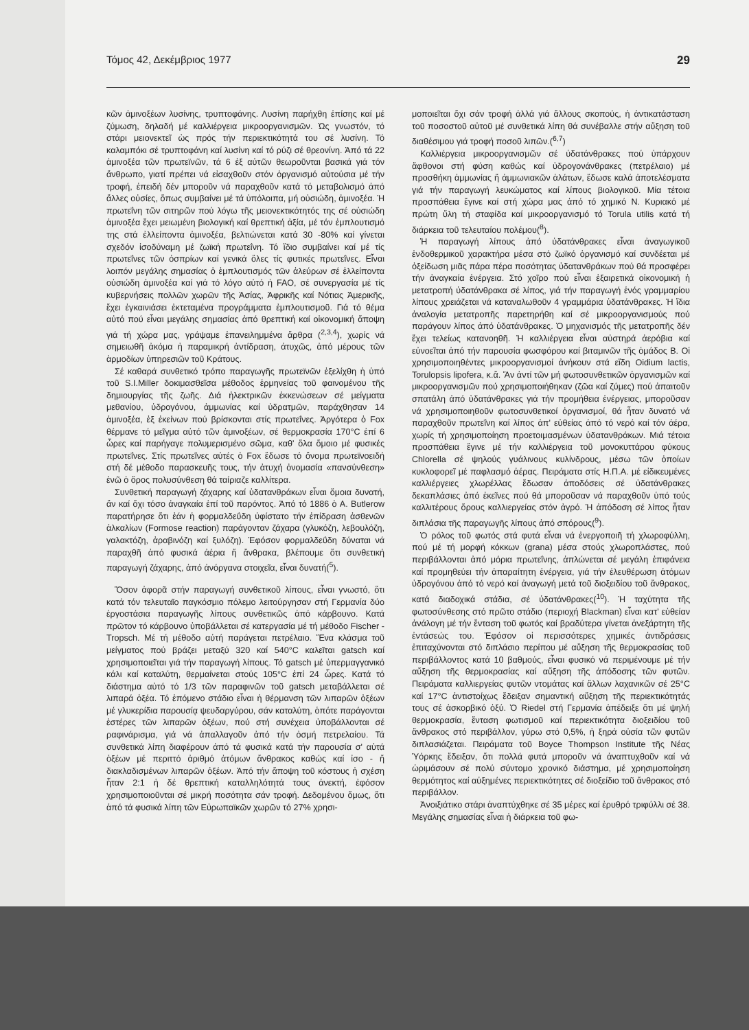Τόμος 42, Δεκέμβριος 1977 29
κῶν ἀμινοξέων λυσίνης, τρυπτοφάνης. Λυσίνη παρήχθη ἐπίσης καί μέ ζύμωση, δηλαδή μέ καλλιέργεια μικροοργανισμῶν. Ὡς γνωστόν, τό στάρι μειονεκτεῖ ὡς πρός τήν περιεκτικότητά του σέ λυσίνη. Τό καλαμπόκι σέ τρυπτοφάνη καί λυσίνη καί τό ρύζι σέ θρεονίνη. Ἀπό τά 22 ἀμινοξέα τῶν πρωτεϊνῶν, τά 6 ἐξ αὐτῶν θεωροῦνται βασικά γιά τόν ἄνθρωπο, γιατί πρέπει νά εἰσαχθοῦν στόν ὀργανισμό αὐτούσια μέ τήν τροφή, ἐπειδή δέν μποροῦν νά παραχθοῦν κατά τό μεταβολισμό ἀπό ἄλλες οὐσίες, ὅπως συμβαίνει μέ τά ὑπόλοιπα, μή οὐσιώδη, ἀμινοξέα. Ἡ πρωτεΐνη τῶν σιτηρῶν πού λόγω τῆς μειονεκτικότητός της σέ οὐσιώδη ἀμινοξέα ἔχει μειωμένη βιολογική καί θρεπτική ἀξία, μέ τόν ἐμπλουτισμό της στά ἐλλείποντα ἀμινοξέα, βελτιώνεται κατά 30 -80% καί γίνεται σχεδόν ἰσοδύναμη μέ ζωϊκή πρωτεΐνη. Τό ἴδιο συμβαίνει καί μέ τίς πρωτεΐνες τῶν ὀσπρίων καί γενικά ὅλες τίς φυτικές πρωτεΐνες. Εἶναι λοιπόν μεγάλης σημασίας ὁ ἐμπλουτισμός τῶν ἀλεύρων σέ ἐλλείποντα οὐσιώδη ἀμινοξέα καί γιά τό λόγο αὐτό ἡ FAO, σέ συνεργασία μέ τίς κυβερνήσεις πολλῶν χωρῶν τῆς Ἀσίας, Ἀφρικῆς καί Νότιας Ἀμερικῆς, ἔχει ἐγκαινιάσει ἐκτεταμένα προγράμματα ἐμπλουτισμοῦ. Γιά τό θέμα αὐτό πού εἶναι μεγάλης σημασίας ἀπό θρεπτική καί οἰκονομική ἄποψη γιά τή χώρα μας, γράψαμε ἐπανειλημμένα ἄρθρα (<sup>2,3,4</sup>), χωρίς νά σημειωθῆ ἀκόμα ἡ παραμικρή ἀντίδραση, ἀτυχῶς, ἀπό μέρους τῶν ἁρμοδίων ὑπηρεσιῶν τοῦ Κράτους.
Σέ καθαρά συνθετικό τρόπο παραγωγῆς πρωτεϊνῶν ἐξελίχθη ἡ ὑπό τοῦ S.I.Miller δοκιμασθεῖσα μέθοδος ἑρμηνείας τοῦ φαινομένου τῆς δημιουργίας τῆς ζωῆς. Διά ἠλεκτρικῶν ἐκκενώσεων σέ μείγματα μεθανίου, ὑδρογόνου, ἀμμωνίας καί ὑδρατμῶν, παράχθησαν 14 ἀμινοξέα, ἐξ ἐκείνων πού βρίσκονται στίς πρωτεΐνες. Ἀργότερα ὁ Fox θέρμανε τό μεῖγμα αὐτό τῶν ἀμινοξέων, σέ θερμοκρασία 170°C ἐπί 6 ὧρες καί παρήγαγε πολυμερισμένο σῶμα, καθ' ὅλα ὅμοιο μέ φυσικές πρωτεΐνες. Στίς πρωτεΐνες αὐτές ὁ Fox ἔδωσε τό ὄνομα πρωτεϊνοειδή στή δέ μέθοδο παρασκευῆς τους, τήν ἀτυχή ὀνομασία «πανσύνθεση» ἐνῶ ὁ ὅρος πολυσύνθεση θά ταίριαζε καλλίτερα.
Συνθετική παραγωγή ζάχαρης καί ὑδατανθράκων εἶναι ὅμοια δυνατή, ἄν καί ὄχι τόσο ἀναγκαία ἐπί τοῦ παρόντος. Ἀπό τό 1886 ὁ A. Butlerow παρατήρησε ὅτι ἐάν ἡ φορμαλδεΰδη ὑφίστατο τήν ἐπίδραση ἀσθενῶν ἀλκαλίων (Formose reaction) παράγονταν ζάχαρα (γλυκόζη, λεβουλόζη, γαλακτόζη, ἀραβινόζη καί ξυλόζη). Ἐφόσον φορμαλδεΰδη δύναται νά παραχθῆ ἀπό φυσικά ἀέρια ἤ ἄνθρακα, βλέπουμε ὅτι συνθετική παραγωγή ζάχαρης, ἀπό ἀνόργανα στοιχεῖα, εἶναι δυνατή(<sup>5</sup>).
Ὅσον ἀφορᾶ στήν παραγωγή συνθετικοῦ λίπους, εἶναι γνωστό, ὅτι κατά τόν τελευταῖο παγκόσμιο πόλεμο λειτούργησαν στή Γερμανία δύο ἐργοστάσια παραγωγῆς λίπους συνθετικῶς ἀπό κάρβουνο. Κατά πρῶτον τό κάρβουνο ὑποβάλλεται σέ κατεργασία μέ τή μέθοδο Fischer - Tropsch. Μέ τή μέθοδο αὐτή παράγεται πετρέλαιο. Ἕνα κλάσμα τοῦ μείγματος πού βράζει μεταξύ 320 καί 540°C καλεῖται gatsch καί χρησιμοποιεῖται γιά τήν παραγωγή λίπους. Τό gatsch μέ ὑπερμαγγανικό κάλι καί καταλύτη, θερμαίνεται στούς 105°C ἐπί 24 ὧρες. Κατά τό διάστημα αὐτό τό 1/3 τῶν παραφινῶν τοῦ gatsch μεταβάλλεται σέ λιπαρά ὀξέα. Τό ἑπόμενο στάδιο εἶναι ἡ θέρμανση τῶν λιπαρῶν ὀξέων μέ γλυκερίδια παρουσίᾳ ψευδαργύρου, σάν καταλύτη, ὁπότε παράγονται ἐστέρες τῶν λιπαρῶν ὀξέων, πού στή συνέχεια ὑποβάλλονται σέ ραφινάρισμα, γιά νά ἀπαλλαγοῦν ἀπό τήν ὀσμή πετρελαίου. Τά συνθετικά λίπη διαφέρουν ἀπό τά φυσικά κατά τήν παρουσία σ' αὐτά ὀξέων μέ περιττό ἀριθμό ἀτόμων ἄνθρακος καθώς καί ἰσο - ἤ διακλαδισμένων λιπαρῶν ὀξέων. Ἀπό τήν ἄποψη τοῦ κόστους ἡ σχέση ἦταν 2:1 ἡ δέ θρεπτική καταλληλότητά τους ἀνεκτή, ἐφόσον χρησιμοποιοῦνται σέ μικρή ποσότητα σάν τροφή. Δεδομένου ὅμως, ὅτι ἀπό τά φυσικά λίπη τῶν Εὐρωπαϊκῶν χωρῶν τό 27% χρησι-
μοποιεῖται ὄχι σάν τροφή ἀλλά γιά ἄλλους σκοπούς, ἡ ἀντικατάσταση τοῦ ποσοστοῦ αὐτοῦ μέ συνθετικά λίπη θά συνέβαλλε στήν αὔξηση τοῦ διαθέσιμου γιά τροφή ποσοῦ λιπῶν.(<sup>6,7</sup>)
Καλλιέργεια μικροοργανισμῶν σέ ὑδατάνθρακες πού ὑπάρχουν ἄφθονοι στή φύση καθώς καί ὑδρογονάνθρακες (πετρέλαιο) μέ προσθήκη ἀμμωνίας ἤ ἀμμωνιακῶν ἁλάτων, ἔδωσε καλά ἀποτελέσματα γιά τήν παραγωγή λευκώματος καί λίπους βιολογικοῦ. Μία τέτοια προσπάθεια ἔγινε καί στή χώρα μας ἀπό τό χημικό Ν. Κυριακό μέ πρώτη ὕλη τή σταφίδα καί μικροοργανισμό τό Torula utilis κατά τή διάρκεια τοῦ τελευταίου πολέμου(<sup>8</sup>).
Ἡ παραγωγή λίπους ἀπό ὑδατάνθρακες εἶναι ἀναγωγικοῦ ἐνδοθερμικοῦ χαρακτήρα μέσα στό ζωϊκό ὀργανισμό καί συνδέεται μέ ὀξείδωση μιᾶς πάρα πέρα ποσότητας ὑδατανθράκων πού θά προσφέρει τήν ἀναγκαία ἐνέργεια. Στό χοῖρο πού εἶναι ἐξαιρετικά οἰκονομική ἡ μετατροπή ὑδατάνθρακα σέ λίπος, γιά τήν παραγωγή ἑνός γραμμαρίου λίπους χρειάζεται νά καταναλωθοῦν 4 γραμμάρια ὑδατάνθρακες. Ἡ ἴδια ἀναλογία μετατροπῆς παρετηρήθη καί σέ μικροοργανισμούς πού παράγουν λίπος ἀπό ὑδατάνθρακες. Ὁ μηχανισμός τῆς μετατροπῆς δέν ἔχει τελείως κατανοηθῆ. Ἡ καλλιέργεια εἶναι αὐστηρά ἀερόβια καί εὐνοεῖται ἀπό τήν παρουσία φωσφόρου καί βιταμινῶν τῆς ὁμάδος Β. Οἱ χρησιμοποιηθέντες μικροοργανισμοί ἀνήκουν στά εἴδη Oidium lactis, Torulopsis lipofera, κ.ἄ. Ἄν ἀντί τῶν μή φωτοσυνθετικῶν ὀργανισμῶν καί μικροοργανισμῶν πού χρησιμοποιήθηκαν (ζῶα καί ζύμες) πού ἀπαιτοῦν σπατάλη ἀπό ὑδατάνθρακες γιά τήν προμήθεια ἐνέργειας, μποροῦσαν νά χρησιμοποιηθοῦν φωτοσυνθετικοί ὀργανισμοί, θά ἦταν δυνατό νά παραχθοῦν πρωτεΐνη καί λίπος ἀπ' εὐθείας ἀπό τό νερό καί τόν ἀέρα, χωρίς τή χρησιμοποίηση προετοιμασμένων ὑδατανθράκων. Μιά τέτοια προσπάθεια ἔγινε μέ τήν καλλιέργεια τοῦ μονοκυττάρου φύκους Chlorella σέ ψηλούς γυάλινους κυλίνδρους, μέσω τῶν ὁποίων κυκλοφορεῖ μέ παφλασμό ἀέρας. Πειράματα στίς Η.Π.Α. μέ εἰδικευμένες καλλιέργειες χλωρέλλας ἔδωσαν ἀποδόσεις σέ ὑδατάνθρακες δεκαπλάσιες ἀπό ἐκεῖνες πού θά μποροῦσαν νά παραχθοῦν ὑπό τούς καλλιτέρους ὅρους καλλιεργείας στόν ἀγρό. Ἡ ἀπόδοση σέ λίπος ἦταν διπλάσια τῆς παραγωγῆς λίπους ἀπό σπόρους(<sup>9</sup>).
Ὁ ρόλος τοῦ φωτός στά φυτά εἶναι νά ἐνεργοποιῆ τή χλωροφύλλη, πού μέ τή μορφή κόκκων (grana) μέσα στούς χλωροπλάστες, πού περιβάλλονται ἀπό μόρια πρωτεΐνης, ἁπλώνεται σέ μεγάλη ἐπιφάνεια καί προμηθεύει τήν ἀπαραίτητη ἐνέργεια, γιά τήν ἐλευθέρωση ἀτόμων ὑδρογόνου ἀπό τό νερό καί ἀναγωγή μετά τοῦ διοξειδίου τοῦ ἄνθρακος, κατά διαδοχικά στάδια, σέ ὑδατάνθρακες(<sup>10</sup>). Ἡ ταχύτητα τῆς φωτοσύνθεσης στό πρῶτο στάδιο (περιοχή Blackman) εἶναι κατ' εὐθείαν ἀνάλογη μέ τήν ἔνταση τοῦ φωτός καί βραδύτερα γίνεται ἀνεξάρτητη τῆς ἐντάσεώς του. Ἐφόσον οἱ περισσότερες χημικές ἀντιδράσεις ἐπιταχύνονται στό διπλάσιο περίπου μέ αὔξηση τῆς θερμοκρασίας τοῦ περιβάλλοντος κατά 10 βαθμούς, εἶναι φυσικό νά περιμένουμε μέ τήν αὔξηση τῆς θερμοκρασίας καί αὔξηση τῆς ἀπόδοσης τῶν φυτῶν. Πειράματα καλλιεργείας φυτῶν ντομάτας καί ἄλλων λαχανικῶν σέ 25°C καί 17°C ἀντιστοίχως ἔδειξαν σημαντική αὔξηση τῆς περιεκτικότητάς τους σέ ἀσκορβικό ὀξύ. Ὁ Riedel στή Γερμανία ἀπέδειξε ὅτι μέ ψηλή θερμοκρασία, ἔνταση φωτισμοῦ καί περιεκτικότητα διοξειδίου τοῦ ἄνθρακος στό περιβάλλον, γύρω στό 0,5%, ἡ ξηρά οὐσία τῶν φυτῶν διπλασιάζεται. Πειράματα τοῦ Boyce Thompson Institute τῆς Νέας Ὑόρκης ἔδειξαν, ὅτι πολλά φυτά μποροῦν νά ἀναπτυχθοῦν καί νά ὡριμάσουν σέ πολύ σύντομο χρονικό διάστημα, μέ χρησιμοποίηση θερμότητος καί αὐξημένες περιεκτικότητες σέ διοξείδιο τοῦ ἄνθρακος στό περιβάλλον.
Ἀνοιξιάτικο στάρι ἀναπτύχθηκε σέ 35 μέρες καί ἐρυθρό τριφύλλι σέ 38. Μεγάλης σημασίας εἶναι ἡ διάρκεια τοῦ φω-